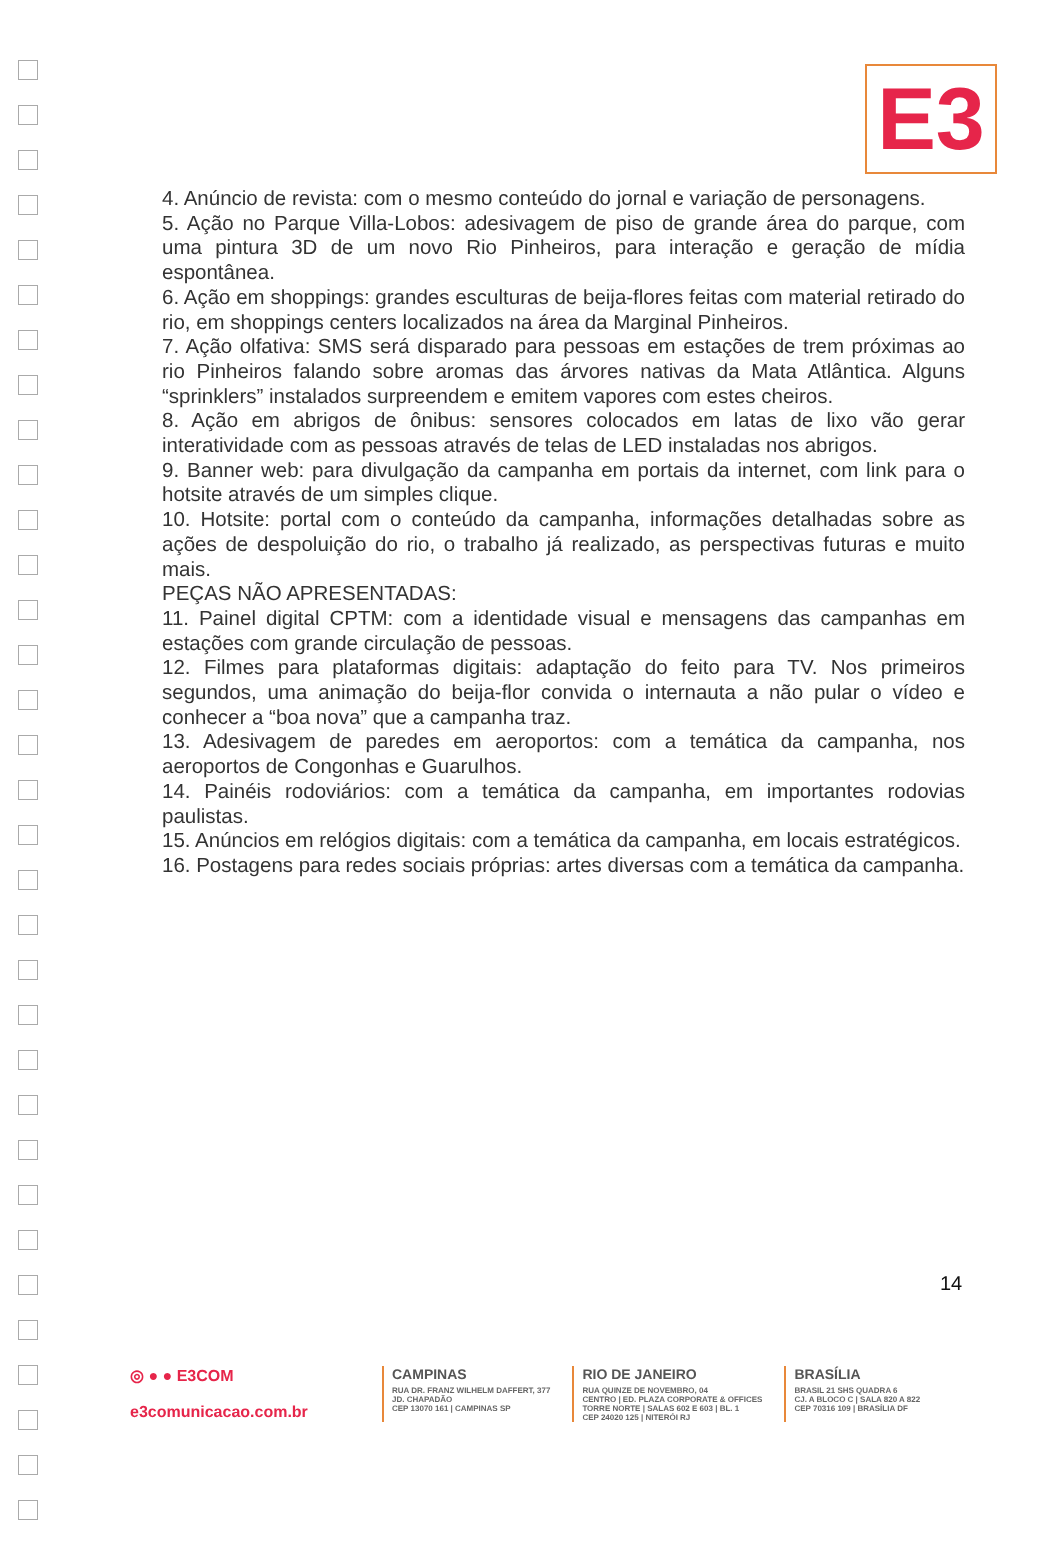E3
4. Anúncio de revista: com o mesmo conteúdo do jornal e variação de personagens.
5. Ação no Parque Villa-Lobos: adesivagem de piso de grande área do parque, com uma pintura 3D de um novo Rio Pinheiros, para interação e geração de mídia espontânea.
6. Ação em shoppings: grandes esculturas de beija-flores feitas com material retirado do rio, em shoppings centers localizados na área da Marginal Pinheiros.
7. Ação olfativa: SMS será disparado para pessoas em estações de trem próximas ao rio Pinheiros falando sobre aromas das árvores nativas da Mata Atlântica. Alguns “sprinklers” instalados surpreendem e emitem vapores com estes cheiros.
8. Ação em abrigos de ônibus: sensores colocados em latas de lixo vão gerar interatividade com as pessoas através de telas de LED instaladas nos abrigos.
9. Banner web: para divulgação da campanha em portais da internet, com link para o hotsite através de um simples clique.
10. Hotsite: portal com o conteúdo da campanha, informações detalhadas sobre as ações de despoluição do rio, o trabalho já realizado, as perspectivas futuras e muito mais.
PEÇAS NÃO APRESENTADAS:
11. Painel digital CPTM: com a identidade visual e mensagens das campanhas em estações com grande circulação de pessoas.
12. Filmes para plataformas digitais: adaptação do feito para TV. Nos primeiros segundos, uma animação do beija-flor convida o internauta a não pular o vídeo e conhecer a “boa nova” que a campanha traz.
13. Adesivagem de paredes em aeroportos: com a temática da campanha, nos aeroportos de Congonhas e Guarulhos.
14. Painéis rodoviários: com a temática da campanha, em importantes rodovias paulistas.
15. Anúncios em relógios digitais: com a temática da campanha, em locais estratégicos.
16. Postagens para redes sociais próprias: artes diversas com a temática da campanha.
14
◎ ● ● E3COM
e3comunicacao.com.br
CAMPINAS
RUA DR. FRANZ WILHELM DAFFERT, 377
JD. CHAPADÃO
CEP 13070 161 | CAMPINAS SP
RIO DE JANEIRO
RUA QUINZE DE NOVEMBRO, 04
CENTRO | ED. PLAZA CORPORATE & OFFICES
TORRE NORTE | SALAS 602 E 603 | BL. 1
CEP 24020 125 | NITERÓI RJ
BRASÍLIA
BRASIL 21 SHS QUADRA 6
CJ. A BLOCO C | SALA 820 A 822
CEP 70316 109 | BRASÍLIA DF